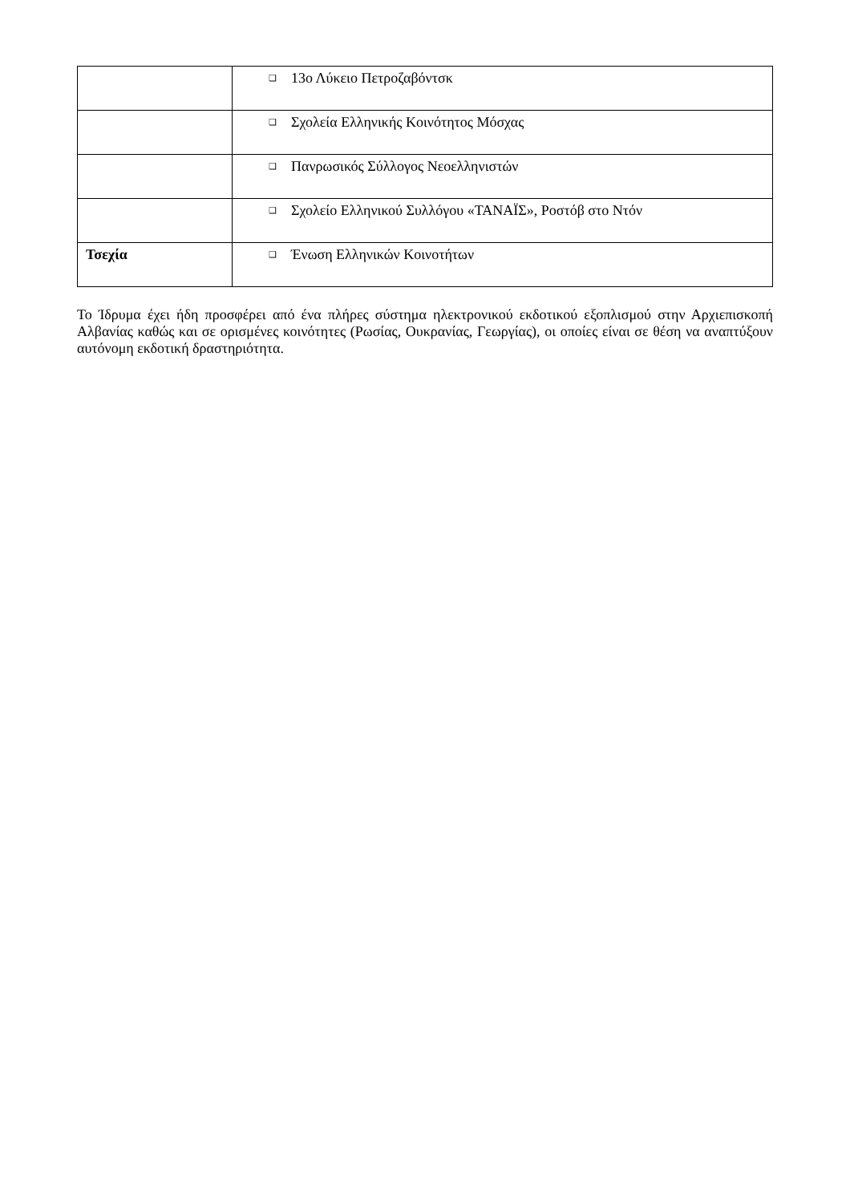| | ❑ 13ο Λύκειο Πετροζαβόντσκ |
| | ❑ Σχολεία Ελληνικής Κοινότητος Μόσχας |
| | ❑ Πανρωσικός Σύλλογος Νεοελληνιστών |
| | ❑ Σχολείο Ελληνικού Συλλόγου «ΤΑΝΑΪΣ», Ροστόβ στο Ντόν |
| Τσεχία | ❑ Ένωση Ελληνικών Κοινοτήτων |
Το Ίδρυμα έχει ήδη προσφέρει από ένα πλήρες σύστημα ηλεκτρονικού εκδοτικού εξοπλισμού στην Αρχιεπισκοπή Αλβανίας καθώς και σε ορισμένες κοινότητες (Ρωσίας, Ουκρανίας, Γεωργίας), οι οποίες είναι σε θέση να αναπτύξουν αυτόνομη εκδοτική δραστηριότητα.